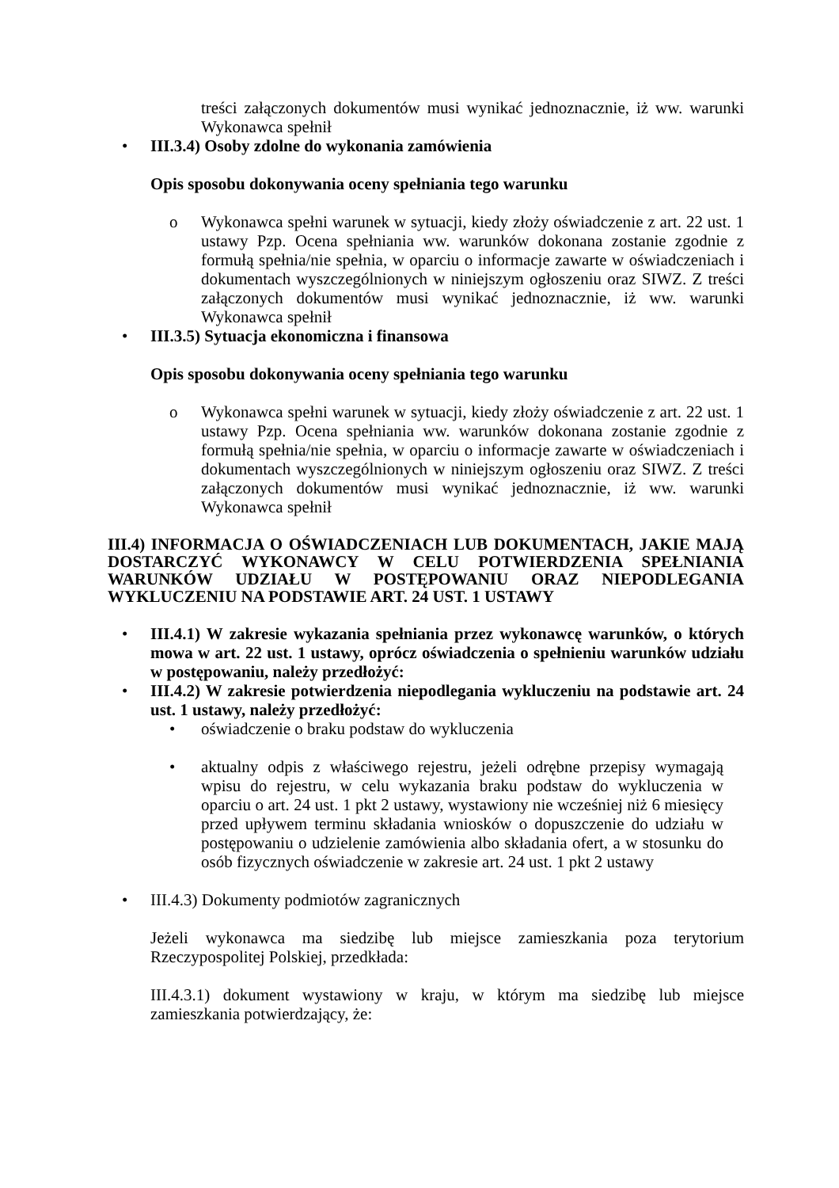treści załączonych dokumentów musi wynikać jednoznacznie, iż ww. warunki Wykonawca spełnił
• III.3.4) Osoby zdolne do wykonania zamówienia
Opis sposobu dokonywania oceny spełniania tego warunku
o Wykonawca spełni warunek w sytuacji, kiedy złoży oświadczenie z art. 22 ust. 1 ustawy Pzp. Ocena spełniania ww. warunków dokonana zostanie zgodnie z formułą spełnia/nie spełnia, w oparciu o informacje zawarte w oświadczeniach i dokumentach wyszczególnionych w niniejszym ogłoszeniu oraz SIWZ. Z treści załączonych dokumentów musi wynikać jednoznacznie, iż ww. warunki Wykonawca spełnił
• III.3.5) Sytuacja ekonomiczna i finansowa
Opis sposobu dokonywania oceny spełniania tego warunku
o Wykonawca spełni warunek w sytuacji, kiedy złoży oświadczenie z art. 22 ust. 1 ustawy Pzp. Ocena spełniania ww. warunków dokonana zostanie zgodnie z formułą spełnia/nie spełnia, w oparciu o informacje zawarte w oświadczeniach i dokumentach wyszczególnionych w niniejszym ogłoszeniu oraz SIWZ. Z treści załączonych dokumentów musi wynikać jednoznacznie, iż ww. warunki Wykonawca spełnił
III.4) INFORMACJA O OŚWIADCZENIACH LUB DOKUMENTACH, JAKIE MAJĄ DOSTARCZYĆ WYKONAWCY W CELU POTWIERDZENIA SPEŁNIANIA WARUNKÓW UDZIAŁU W POSTĘPOWANIU ORAZ NIEPODLEGANIA WYKLUCZENIU NA PODSTAWIE ART. 24 UST. 1 USTAWY
• III.4.1) W zakresie wykazania spełniania przez wykonawcę warunków, o których mowa w art. 22 ust. 1 ustawy, oprócz oświadczenia o spełnieniu warunków udziału w postępowaniu, należy przedłożyć:
• III.4.2) W zakresie potwierdzenia niepodlegania wykluczeniu na podstawie art. 24 ust. 1 ustawy, należy przedłożyć:
• oświadczenie o braku podstaw do wykluczenia
• aktualny odpis z właściwego rejestru, jeżeli odrębne przepisy wymagają wpisu do rejestru, w celu wykazania braku podstaw do wykluczenia w oparciu o art. 24 ust. 1 pkt 2 ustawy, wystawiony nie wcześniej niż 6 miesięcy przed upływem terminu składania wniosków o dopuszczenie do udziału w postępowaniu o udzielenie zamówienia albo składania ofert, a w stosunku do osób fizycznych oświadczenie w zakresie art. 24 ust. 1 pkt 2 ustawy
• III.4.3) Dokumenty podmiotów zagranicznych
Jeżeli wykonawca ma siedzibę lub miejsce zamieszkania poza terytorium Rzeczypospolitej Polskiej, przedkłada:
III.4.3.1) dokument wystawiony w kraju, w którym ma siedzibę lub miejsce zamieszkania potwierdzający, że: